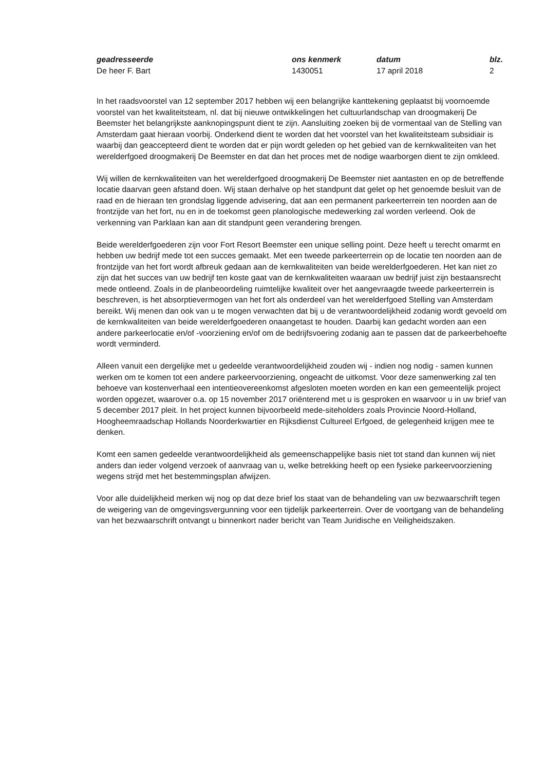geadresseerde
De heer F. Bart
ons kenmerk
1430051
datum
17 april 2018
blz.
2
In het raadsvoorstel van 12 september 2017 hebben wij een belangrijke kanttekening geplaatst bij voornoemde voorstel van het kwaliteitsteam, nl. dat bij nieuwe ontwikkelingen het cultuurlandschap van droogmakerij De Beemster het belangrijkste aanknopingspunt dient te zijn. Aansluiting zoeken bij de vormentaal van de Stelling van Amsterdam gaat hieraan voorbij. Onderkend dient te worden dat het voorstel van het kwaliteitsteam subsidiair is waarbij dan geaccepteerd dient te worden dat er pijn wordt geleden op het gebied van de kernkwaliteiten van het werelderfgoed droogmakerij De Beemster en dat dan het proces met de nodige waarborgen dient te zijn omkleed.
Wij willen de kernkwaliteiten van het werelderfgoed droogmakerij De Beemster niet aantasten en op de betreffende locatie daarvan geen afstand doen. Wij staan derhalve op het standpunt dat gelet op het genoemde besluit van de raad en de hieraan ten grondslag liggende advisering, dat aan een permanent parkeerterrein ten noorden aan de frontzijde van het fort, nu en in de toekomst geen planologische medewerking zal worden verleend. Ook de verkenning van Parklaan kan aan dit standpunt geen verandering brengen.
Beide werelderfgoederen zijn voor Fort Resort Beemster een unique selling point. Deze heeft u terecht omarmt en hebben uw bedrijf mede tot een succes gemaakt. Met een tweede parkeerterrein op de locatie ten noorden aan de frontzijde van het fort wordt afbreuk gedaan aan de kernkwaliteiten van beide werelderfgoederen. Het kan niet zo zijn dat het succes van uw bedrijf ten koste gaat van de kernkwaliteiten waaraan uw bedrijf juist zijn bestaansrecht mede ontleend. Zoals in de planbeoordeling ruimtelijke kwaliteit over het aangevraagde tweede parkeerterrein is beschreven, is het absorptievermogen van het fort als onderdeel van het werelderfgoed Stelling van Amsterdam bereikt. Wij menen dan ook van u te mogen verwachten dat bij u de verantwoordelijkheid zodanig wordt gevoeld om de kernkwaliteiten van beide werelderfgoederen onaangetast te houden. Daarbij kan gedacht worden aan een andere parkeerlocatie en/of -voorziening en/of om de bedrijfsvoering zodanig aan te passen dat de parkeerbehoefte wordt verminderd.
Alleen vanuit een dergelijke met u gedeelde verantwoordelijkheid zouden wij - indien nog nodig - samen kunnen werken om te komen tot een andere parkeervoorziening, ongeacht de uitkomst. Voor deze samenwerking zal ten behoeve van kostenverhaal een intentieovereenkomst afgesloten moeten worden en kan een gemeentelijk project worden opgezet, waarover o.a. op 15 november 2017 oriënterend met u is gesproken en waarvoor u in uw brief van 5 december 2017 pleit. In het project kunnen bijvoorbeeld mede-siteholders zoals Provincie Noord-Holland, Hoogheemraadschap Hollands Noorderkwartier en Rijksdienst Cultureel Erfgoed, de gelegenheid krijgen mee te denken.
Komt een samen gedeelde verantwoordelijkheid als gemeenschappelijke basis niet tot stand dan kunnen wij niet anders dan ieder volgend verzoek of aanvraag van u, welke betrekking heeft op een fysieke parkeervoorziening wegens strijd met het bestemmingsplan afwijzen.
Voor alle duidelijkheid merken wij nog op dat deze brief los staat van de behandeling van uw bezwaarschrift tegen de weigering van de omgevingsvergunning voor een tijdelijk parkeerterrein. Over de voortgang van de behandeling van het bezwaarschrift ontvangt u binnenkort nader bericht van Team Juridische en Veiligheidszaken.